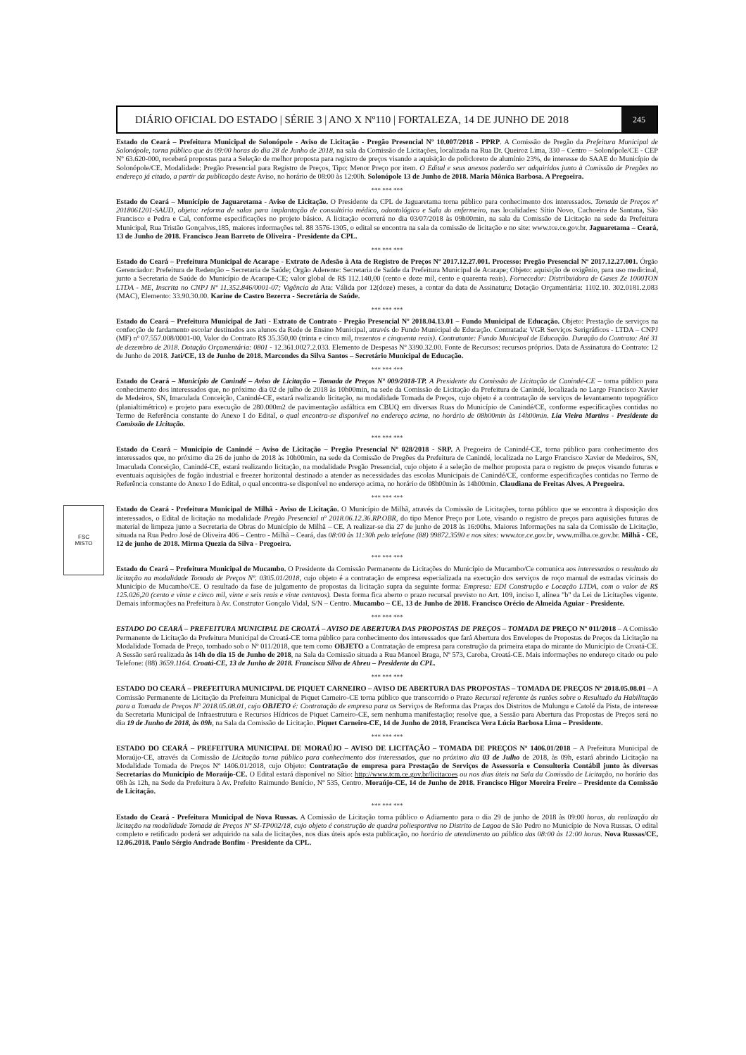DIÁRIO OFICIAL DO ESTADO | SÉRIE 3 | ANO X Nº110 | FORTALEZA, 14 DE JUNHO DE 2018 245
Estado do Ceará – Prefeitura Municipal de Solonópole - Aviso de Licitação - Pregão Presencial Nº 10.007/2018 - PPRP. A Comissão de Pregão da Prefeitura Municipal de Solonópole, torna público que às 09:00 horas do dia 28 de Junho de 2018, na sala da Comissão de Licitações, localizada na Rua Dr. Queiroz Lima, 330 – Centro – Solonópole/CE - CEP Nº 63.620-000, receberá propostas para a Seleção de melhor proposta para registro de preços visando a aquisição de policloreto de alumínio 23%, de interesse do SAAE do Município de Solonópole/CE. Modalidade: Pregão Presencial para Registro de Preços, Tipo: Menor Preço por item. O Edital e seus anexos poderão ser adquiridos junto à Comissão de Pregões no endereço já citado, a partir da publicação deste Aviso, no horário de 08:00 às 12:00h. Solonópole 13 de Junho de 2018. Maria Mônica Barbosa. A Pregoeira.
*** *** ***
Estado do Ceará – Município de Jaguaretama - Aviso de Licitação. O Presidente da CPL de Jaguaretama torna público para conhecimento dos interessados. Tomada de Preços nº 2018061201-SAUD, objeto: reforma de salas para implantação de consultório médico, odontológico e Sala do enfermeiro, nas localidades: Sítio Novo, Cachoeira de Santana, São Francisco e Pedra e Cal, conforme especificações no projeto básico. A licitação ocorrerá no dia 03/07/2018 às 09h00min, na sala da Comissão de Licitação na sede da Prefeitura Municipal, Rua Tristão Gonçalves,185, maiores informações tel. 88 3576-1305, o edital se encontra na sala da comissão de licitação e no site: www.tce.ce.gov.br. Jaguaretama – Ceará, 13 de Junho de 2018. Francisco Jean Barreto de Oliveira - Presidente da CPL.
*** *** ***
Estado do Ceará – Prefeitura Municipal de Acarape - Extrato de Adesão à Ata de Registro de Preços Nº 2017.12.27.001. Processo: Pregão Presencial Nº 2017.12.27.001. Órgão Gerenciador: Prefeitura de Redenção – Secretaria de Saúde; Órgão Aderente: Secretaria de Saúde da Prefeitura Municipal de Acarape; Objeto: aquisição de oxigênio, para uso medicinal, junto a Secretaria de Saúde do Município de Acarape-CE; valor global de R$ 112.140,00 (cento e doze mil, cento e quarenta reais). Fornecedor: Distribuidora de Gases Ze 1000TON LTDA - ME, Inscrita no CNPJ Nº 11.352.846/0001-07; Vigência da Ata: Válida por 12(doze) meses, a contar da data de Assinatura; Dotação Orçamentária: 1102.10. 302.0181.2.083 (MAC), Elemento: 33.90.30.00. Karine de Castro Bezerra - Secretária de Saúde.
*** *** ***
Estado do Ceará – Prefeitura Municipal de Jati - Extrato de Contrato - Pregão Presencial Nº 2018.04.13.01 – Fundo Municipal de Educação. Objeto: Prestação de serviços na confecção de fardamento escolar destinados aos alunos da Rede de Ensino Municipal, através do Fundo Municipal de Educação. Contratada: VGR Serviços Serigráficos - LTDA – CNPJ (MF) nº 07.557.008/0001-00, Valor do Contrato R$ 35.350,00 (trinta e cinco mil, trezentos e cinquenta reais). Contratante: Fundo Municipal de Educação. Duração do Contrato: Até 31 de dezembro de 2018. Dotação Orçamentária: 0801 - 12.361.0027.2.033. Elemento de Despesas Nº 3390.32.00. Fonte de Recursos: recursos próprios. Data de Assinatura do Contrato: 12 de Junho de 2018. Jati/CE, 13 de Junho de 2018. Marcondes da Silva Santos – Secretário Municipal de Educação.
*** *** ***
Estado do Ceará – Município de Canindé – Aviso de Licitação – Tomada de Preços Nº 009/2018-TP. A Presidente da Comissão de Licitação de Canindé-CE – torna público para conhecimento dos interessados que, no próximo dia 02 de julho de 2018 às 10h00min, na sede da Comissão de Licitação da Prefeitura de Canindé, localizada no Largo Francisco Xavier de Medeiros, SN, Imaculada Conceição, Canindé-CE, estará realizando licitação, na modalidade Tomada de Preços, cujo objeto é a contratação de serviços de levantamento topográfico (planialtimétrico) e projeto para execução de 280.000m2 de pavimentação asfáltica em CBUQ em diversas Ruas do Município de Canindé/CE, conforme especificações contidas no Termo de Referência constante do Anexo I do Edital, o qual encontra-se disponível no endereço acima, no horário de 08h00min às 14h00min. Lia Vieira Martins - Presidente da Comissão de Licitação.
*** *** ***
Estado do Ceará – Município de Canindé – Aviso de Licitação – Pregão Presencial Nº 028/2018 - SRP. A Pregoeira de Canindé-CE, torna público para conhecimento dos interessados que, no próximo dia 26 de junho de 2018 às 10h00min, na sede da Comissão de Pregões da Prefeitura de Canindé, localizada no Largo Francisco Xavier de Medeiros, SN, Imaculada Conceição, Canindé-CE, estará realizando licitação, na modalidade Pregão Presencial, cujo objeto é a seleção de melhor proposta para o registro de preços visando futuras e eventuais aquisições de fogão industrial e freezer horizontal destinado a atender as necessidades das escolas Municipais de Canindé/CE, conforme especificações contidas no Termo de Referência constante do Anexo I do Edital, o qual encontra-se disponível no endereço acima, no horário de 08h00min às 14h00min. Claudiana de Freitas Alves. A Pregoeira.
*** *** ***
Estado do Ceará - Prefeitura Municipal de Milhã - Aviso de Licitação. O Município de Milhã, através da Comissão de Licitações, torna público que se encontra à disposição dos interessados, o Edital de licitação na modalidade Pregão Presencial nº 2018.06.12.36.RP.OBR, do tipo Menor Preço por Lote, visando o registro de preços para aquisições futuras de material de limpeza junto a Secretaria de Obras do Município de Milhã – CE. A realizar-se dia 27 de junho de 2018 às 16:00hs. Maiores Informações na sala da Comissão de Licitação, situada na Rua Pedro José de Oliveira 406 – Centro - Milhã – Ceará, das 08:00 às 11:30h pelo telefone (88) 99872.3590 e nos sites: www.tce.ce.gov.br, www.milha.ce.gov.br. Milhã - CE, 12 de junho de 2018. Mirma Quezia da Silva - Pregoeira.
*** *** ***
Estado do Ceará – Prefeitura Municipal de Mucambo. O Presidente da Comissão Permanente de Licitações do Município de Mucambo/Ce comunica aos interessados o resultado da licitação na modalidade Tomada de Preços Nº. 0305.01/2018, cujo objeto é a contratação de empresa especializada na execução dos serviços de roço manual de estradas vicinais do Município de Mucambo/CE. O resultado da fase de julgamento de propostas da licitação supra da seguinte forma: Empresa: EDI Construção e Locação LTDA, com o valor de R$ 125.026,20 (cento e vinte e cinco mil, vinte e seis reais e vinte centavos). Desta forma fica aberto o prazo recursal previsto no Art. 109, inciso I, alínea "b" da Lei de Licitações vigente. Demais informações na Prefeitura à Av. Construtor Gonçalo Vidal, S/N – Centro. Mucambo – CE, 13 de Junho de 2018. Francisco Orécio de Almeida Aguiar - Presidente.
*** *** ***
ESTADO DO CEARÁ – PREFEITURA MUNICIPAL DE CROATÁ – AVISO DE ABERTURA DAS PROPOSTAS DE PREÇOS – TOMADA DE PREÇO Nº 011/2018 – A Comissão Permanente de Licitação da Prefeitura Municipal de Croatá-CE torna público para conhecimento dos interessados que fará Abertura dos Envelopes de Propostas de Preços da Licitação na Modalidade Tomada de Preço, tombado sob o Nº 011/2018, que tem como OBJETO a Contratação de empresa para construção da primeira etapa do mirante do Município de Croatá-CE. A Sessão será realizada às 14h do dia 15 de Junho de 2018, na Sala da Comissão situada a Rua Manoel Braga, Nº 573, Caroba, Croatá-CE. Mais informações no endereço citado ou pelo Telefone: (88) 3659.1164. Croatá-CE, 13 de Junho de 2018. Francisca Silva de Abreu – Presidente da CPL.
*** *** ***
ESTADO DO CEARÁ – PREFEITURA MUNICIPAL DE PIQUET CARNEIRO – AVISO DE ABERTURA DAS PROPOSTAS – TOMADA DE PREÇOS Nº 2018.05.08.01 – A Comissão Permanente de Licitação da Prefeitura Municipal de Piquet Carneiro-CE torna público que transcorrido o Prazo Recursal referente às razões sobre o Resultado da Habilitação para a Tomada de Preços Nº 2018.05.08.01, cujo OBJETO é: Contratação de empresa para os Serviços de Reforma das Praças dos Distritos de Mulungu e Catolé da Pista, de interesse da Secretaria Municipal de Infraestrutura e Recursos Hídricos de Piquet Carneiro-CE, sem nenhuma manifestação; resolve que, a Sessão para Abertura das Propostas de Preços será no dia 19 de Junho de 2018, às 09h, na Sala da Comissão de Licitação. Piquet Carneiro-CE, 14 de Junho de 2018. Francisca Vera Lúcia Barbosa Lima – Presidente.
*** *** ***
ESTADO DO CEARÁ – PREFEITURA MUNICIPAL DE MORAÚJO – AVISO DE LICITAÇÃO – TOMADA DE PREÇOS Nº 1406.01/2018 – A Prefeitura Municipal de Moraújo-CE, através da Comissão de Licitação torna público para conhecimento dos interessados, que no próximo dia 03 de Julho de 2018, às 09h, estará abrindo Licitação na Modalidade Tomada de Preços Nº 1406.01/2018, cujo Objeto: Contratação de empresa para Prestação de Serviços de Assessoria e Consultoria Contábil junto às diversas Secretarias do Município de Moraújo-CE. O Edital estará disponível no Sítio: http://www.tcm.ce.gov.br/licitacoes ou nos dias úteis na Sala da Comissão de Licitação, no horário das 08h às 12h, na Sede da Prefeitura à Av. Prefeito Raimundo Benício, Nº 535, Centro. Moraújo-CE, 14 de Junho de 2018. Francisco Higor Moreira Freire – Presidente da Comissão de Licitação.
*** *** ***
Estado do Ceará - Prefeitura Municipal de Nova Russas. A Comissão de Licitação torna público o Adiamento para o dia 29 de junho de 2018 às 09:00 horas, da realização da licitação na modalidade Tomada de Preços Nº SI-TP002/18, cujo objeto é construção de quadra poliesportiva no Distrito de Lagoa de São Pedro no Município de Nova Russas. O edital completo e retificado poderá ser adquirido na sala de licitações, nos dias úteis após esta publicação, no horário de atendimento ao público das 08:00 às 12:00 horas. Nova Russas/CE, 12.06.2018. Paulo Sérgio Andrade Bonfim - Presidente da CPL.
FSC
MISTO